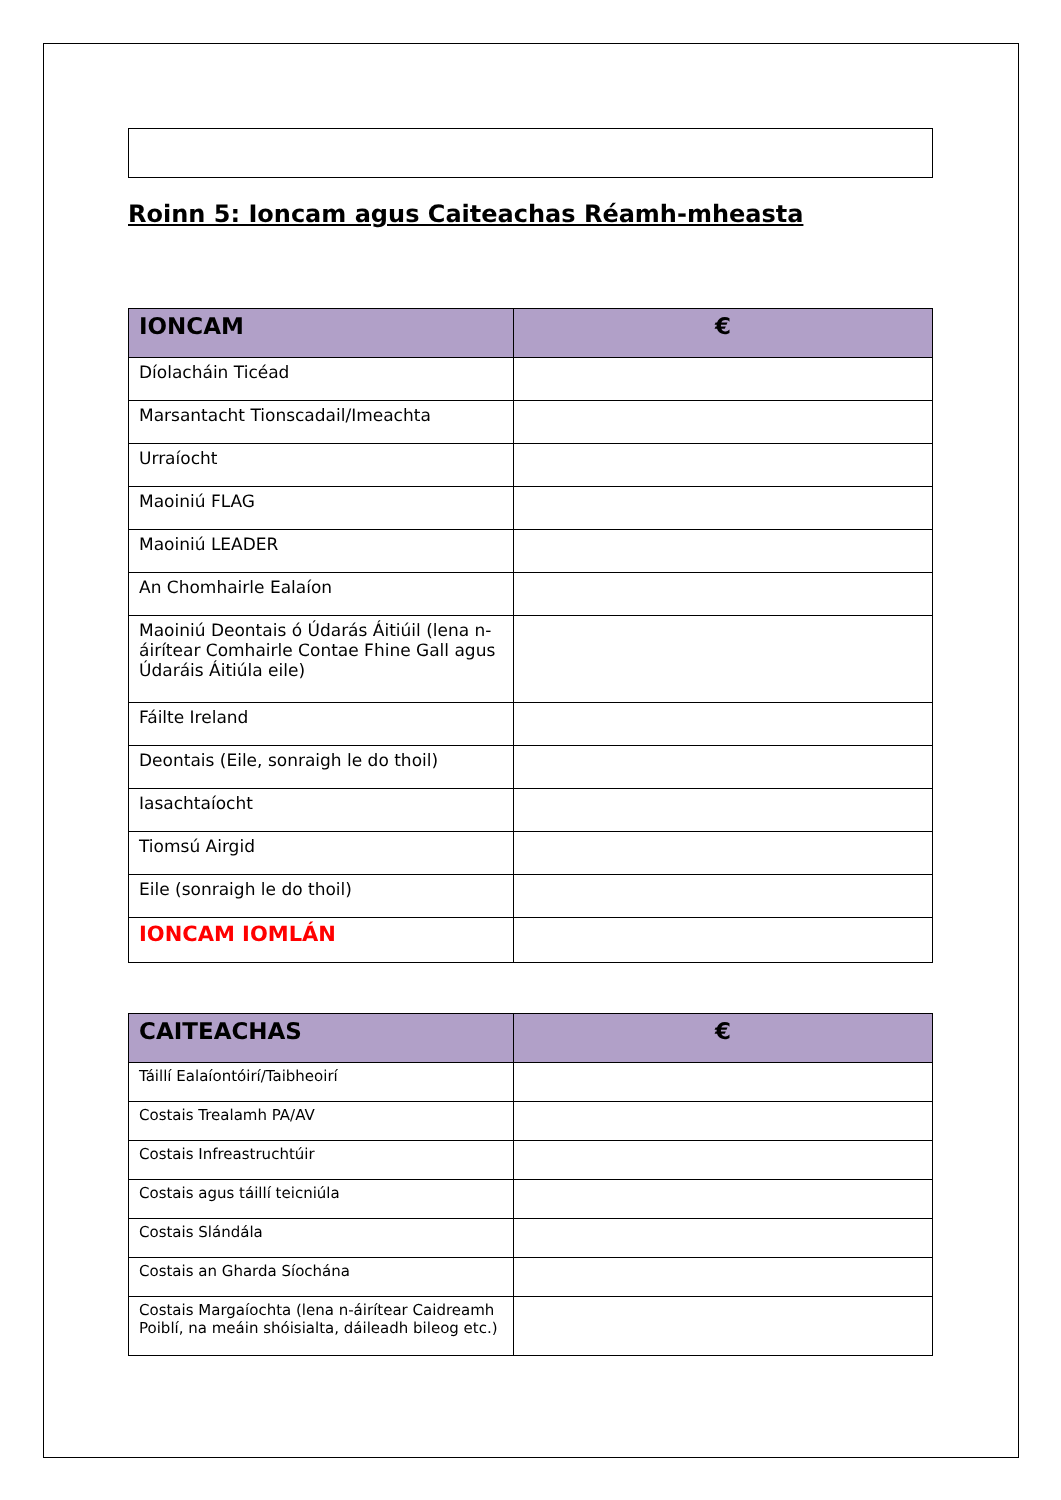Roinn 5: Ioncam agus Caiteachas Réamh-mheasta
| IONCAM | € |
| --- | --- |
| Díolacháin Ticéad | |
| Marsantacht Tionscadail/Imeachta | |
| Urraíocht | |
| Maoiniú FLAG | |
| Maoiniú LEADER | |
| An Chomhairle Ealaíon | |
| Maoiniú Deontais ó Údarás Áitiúil (lena n-áirítear Comhairle Contae Fhine Gall agus Údaráis Áitiúla eile) | |
| Fáilte Ireland | |
| Deontais (Eile, sonraigh le do thoil) | |
| Iasachtaíocht | |
| Tiomsú Airgid | |
| Eile (sonraigh le do thoil) | |
| IONCAM IOMLÁN | |
| CAITEACHAS | € |
| --- | --- |
| Táillí Ealaíontóirí/Taibheoirí | |
| Costais Trealamh PA/AV | |
| Costais Infreastruchtúir | |
| Costais agus táillí teicniúla | |
| Costais Slándála | |
| Costais an Gharda Síochána | |
| Costais Margaíochta (lena n-áirítear Caidreamh Poiblí, na meáin shóisialta, dáileadh bileog etc.) | |